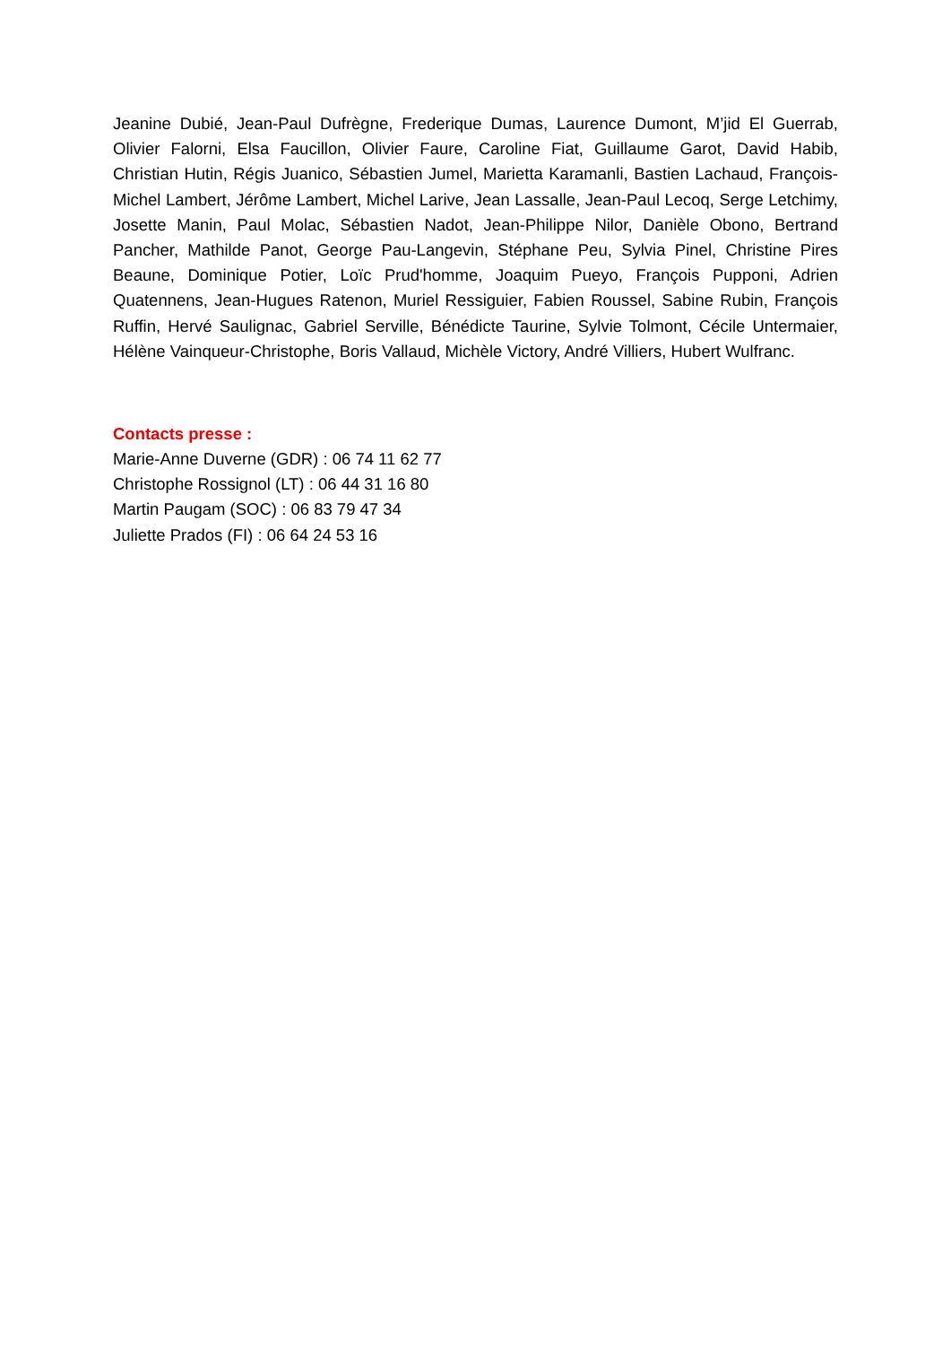Jeanine Dubié, Jean-Paul Dufrègne, Frederique Dumas, Laurence Dumont, M’jid El Guerrab, Olivier Falorni, Elsa Faucillon, Olivier Faure, Caroline Fiat, Guillaume Garot, David Habib, Christian Hutin, Régis Juanico, Sébastien Jumel, Marietta Karamanli, Bastien Lachaud, François-Michel Lambert, Jérôme Lambert, Michel Larive, Jean Lassalle, Jean-Paul Lecoq, Serge Letchimy, Josette Manin, Paul Molac, Sébastien Nadot, Jean-Philippe Nilor, Danièle Obono, Bertrand Pancher, Mathilde Panot, George Pau-Langevin, Stéphane Peu, Sylvia Pinel, Christine Pires Beaune, Dominique Potier, Loïc Prud'homme, Joaquim Pueyo, François Pupponi, Adrien Quatennens, Jean-Hugues Ratenon, Muriel Ressiguier, Fabien Roussel, Sabine Rubin, François Ruffin, Hervé Saulignac, Gabriel Serville, Bénédicte Taurine, Sylvie Tolmont, Cécile Untermaier, Hélène Vainqueur-Christophe, Boris Vallaud, Michèle Victory, André Villiers, Hubert Wulfranc.
Contacts presse :
Marie-Anne Duverne (GDR) : 06 74 11 62 77
Christophe Rossignol (LT) : 06 44 31 16 80
Martin Paugam (SOC) : 06 83 79 47 34
Juliette Prados (FI) : 06 64 24 53 16